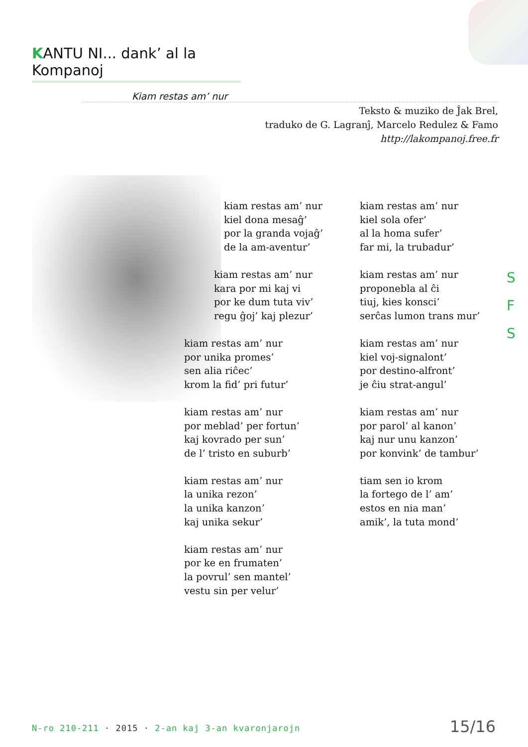KANTU NI... dank’ al la Kompanoj
Kiam restas am’ nur
Teksto & muziko de Ĵak Brel,
traduko de G. Lagranĵ, Marcelo Redulez & Famo
http://lakompanoj.free.fr
kiam restas am’ nur
kiel dona mesaĝ’
por la granda vojaĝ’
de la am-aventur’
kiam restas am’ nur
kara por mi kaj vi
por ke dum tuta viv’
regu ĝoj’ kaj plezur’
kiam restas am’ nur
por unika promes’
sen alia riĉec’
krom la fid’ pri futur’
kiam restas am’ nur
por meblad’ per fortun’
kaj kovrado per sun’
de l’ tristo en suburb’
kiam restas am’ nur
la unika rezon’
la unika kanzon’
kaj unika sekur’
kiam restas am’ nur
por ke en frumaten’
la povrul’ sen mantel’
vestu sin per velur’
kiam restas am’ nur
kiel sola ofer’
al la homa sufer’
far mi, la trubadur’
kiam restas am’ nur
proponebla al ĉi
tiuj, kies konsci’
serĉas lumon trans mur’
kiam restas am’ nur
kiel voj-signalont’
por destino-alfront’
je ĉiu strat-angul’
kiam restas am’ nur
por parol’ al kanon’
kaj nur unu kanzon’
por konvink’ de tambur’
tiam sen io krom
la fortego de l’ am’
estos en nia man’
amik’, la tuta mond’
S
F
S
N-ro 210-211 · 2015 · 2-an kaj 3-an kvaronjarojn
15/16